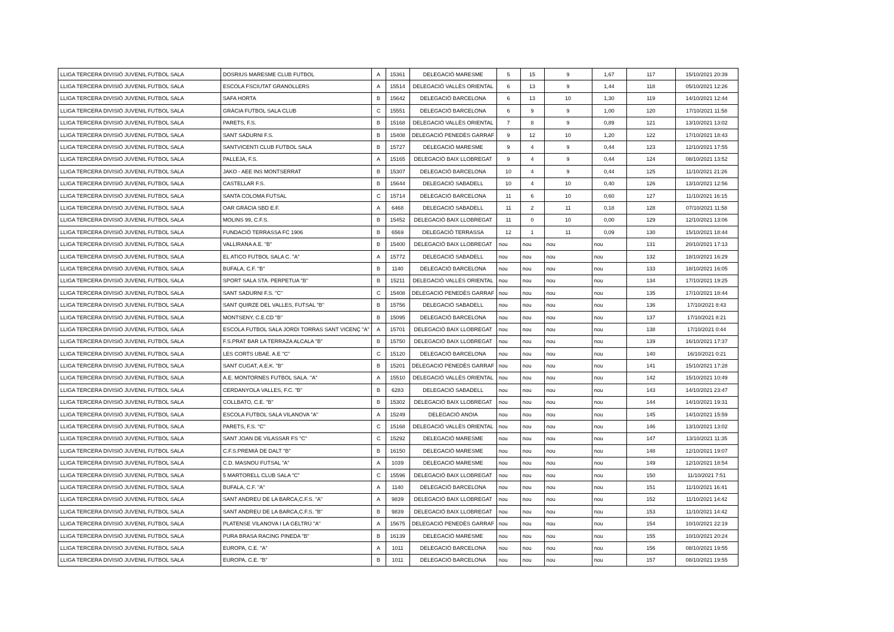| LLIGA TERCERA DIVISIÓ JUVENIL FUTBOL SALA | DOSRIUS MARESME CLUB FUTBOL | A | 15361 | DELEGACIÓ MARESME | 5 | 15 | 9 | 1,67 | 117 | 15/10/2021 20:39 |
| LLIGA TERCERA DIVISIÓ JUVENIL FUTBOL SALA | ESCOLA FSCIUTAT GRANOLLERS | A | 15514 | DELEGACIÓ VALLÈS ORIENTAL | 6 | 13 | 9 | 1,44 | 118 | 05/10/2021 12:26 |
| LLIGA TERCERA DIVISIÓ JUVENIL FUTBOL SALA | SAFA HORTA | B | 15642 | DELEGACIÓ BARCELONA | 6 | 13 | 10 | 1,30 | 119 | 14/10/2021 12:44 |
| LLIGA TERCERA DIVISIÓ JUVENIL FUTBOL SALA | GRÀCIA FUTBOL SALA CLUB | C | 15551 | DELEGACIÓ BARCELONA | 6 | 9 | 9 | 1,00 | 120 | 17/10/2021 11:58 |
| LLIGA TERCERA DIVISIÓ JUVENIL FUTBOL SALA | PARETS, F.S. | B | 15168 | DELEGACIÓ VALLÈS ORIENTAL | 7 | 8 | 9 | 0,89 | 121 | 13/10/2021 13:02 |
| LLIGA TERCERA DIVISIÓ JUVENIL FUTBOL SALA | SANT SADURNI F.S. | B | 15408 | DELEGACIÓ PENEDÈS GARRAF | 9 | 12 | 10 | 1,20 | 122 | 17/10/2021 18:43 |
| LLIGA TERCERA DIVISIÓ JUVENIL FUTBOL SALA | SANTVICENTI CLUB FUTBOL SALA | B | 15727 | DELEGACIÓ MARESME | 9 | 4 | 9 | 0,44 | 123 | 12/10/2021 17:55 |
| LLIGA TERCERA DIVISIÓ JUVENIL FUTBOL SALA | PALLEJA, F.S. | A | 15165 | DELEGACIÓ BAIX LLOBREGAT | 9 | 4 | 9 | 0,44 | 124 | 08/10/2021 13:52 |
| LLIGA TERCERA DIVISIÓ JUVENIL FUTBOL SALA | JAKO - AEE INS MONTSERRAT | B | 15307 | DELEGACIÓ BARCELONA | 10 | 4 | 9 | 0,44 | 125 | 11/10/2021 21:26 |
| LLIGA TERCERA DIVISIÓ JUVENIL FUTBOL SALA | CASTELLAR F.S. | B | 15644 | DELEGACIÓ SABADELL | 10 | 4 | 10 | 0,40 | 126 | 13/10/2021 12:56 |
| LLIGA TERCERA DIVISIÓ JUVENIL FUTBOL SALA | SANTA COLOMA FUTSAL | C | 15714 | DELEGACIÓ BARCELONA | 11 | 6 | 10 | 0,60 | 127 | 11/10/2021 16:15 |
| LLIGA TERCERA DIVISIÓ JUVENIL FUTBOL SALA | OAR GRÀCIA SBD E.F. | A | 6468 | DELEGACIÓ SABADELL | 11 | 2 | 11 | 0,18 | 128 | 07/10/2021 11:58 |
| LLIGA TERCERA DIVISIÓ JUVENIL FUTBOL SALA | MOLINS 99, C.F.S. | B | 15452 | DELEGACIÓ BAIX LLOBREGAT | 11 | 0 | 10 | 0,00 | 129 | 12/10/2021 13:06 |
| LLIGA TERCERA DIVISIÓ JUVENIL FUTBOL SALA | FUNDACIÓ TERRASSA FC 1906 | B | 6569 | DELEGACIÓ TERRASSA | 12 | 1 | 11 | 0,09 | 130 | 15/10/2021 18:44 |
| LLIGA TERCERA DIVISIÓ JUVENIL FUTBOL SALA | VALLIRANA A.E. "B" | B | 15400 | DELEGACIÓ BAIX LLOBREGAT | nou | nou | nou | nou | 131 | 20/10/2021 17:13 |
| LLIGA TERCERA DIVISIÓ JUVENIL FUTBOL SALA | EL ATICO FUTBOL SALA C. "A" | A | 15772 | DELEGACIÓ SABADELL | nou | nou | nou | nou | 132 | 18/10/2021 16:29 |
| LLIGA TERCERA DIVISIÓ JUVENIL FUTBOL SALA | BUFALA, C.F. "B" | B | 1140 | DELEGACIÓ BARCELONA | nou | nou | nou | nou | 133 | 18/10/2021 16:05 |
| LLIGA TERCERA DIVISIÓ JUVENIL FUTBOL SALA | SPORT SALA STA. PERPETUA "B" | B | 15211 | DELEGACIÓ VALLÈS ORIENTAL | nou | nou | nou | nou | 134 | 17/10/2021 19:25 |
| LLIGA TERCERA DIVISIÓ JUVENIL FUTBOL SALA | SANT SADURNI F.S. "C" | C | 15408 | DELEGACIÓ PENEDÈS GARRAF | nou | nou | nou | nou | 135 | 17/10/2021 18:44 |
| LLIGA TERCERA DIVISIÓ JUVENIL FUTBOL SALA | SANT QUIRZE DEL VALLES, FUTSAL "B" | B | 15756 | DELEGACIÓ SABADELL | nou | nou | nou | nou | 136 | 17/10/2021 8:43 |
| LLIGA TERCERA DIVISIÓ JUVENIL FUTBOL SALA | MONTSENY, C.E.CD "B" | B | 15095 | DELEGACIÓ BARCELONA | nou | nou | nou | nou | 137 | 17/10/2021 8:21 |
| LLIGA TERCERA DIVISIÓ JUVENIL FUTBOL SALA | ESCOLA FUTBOL SALA JORDI TORRAS SANT VICENÇ "A" | A | 15701 | DELEGACIÓ BAIX LLOBREGAT | nou | nou | nou | nou | 138 | 17/10/2021 0:44 |
| LLIGA TERCERA DIVISIÓ JUVENIL FUTBOL SALA | F.S.PRAT BAR LA TERRAZA ALCALA "B" | B | 15750 | DELEGACIÓ BAIX LLOBREGAT | nou | nou | nou | nou | 139 | 16/10/2021 17:37 |
| LLIGA TERCERA DIVISIÓ JUVENIL FUTBOL SALA | LES CORTS UBAE. A.E "C" | C | 15120 | DELEGACIÓ BARCELONA | nou | nou | nou | nou | 140 | 16/10/2021 0:21 |
| LLIGA TERCERA DIVISIÓ JUVENIL FUTBOL SALA | SANT CUGAT, A.E.K. "B" | B | 15201 | DELEGACIÓ PENEDÈS GARRAF | nou | nou | nou | nou | 141 | 15/10/2021 17:28 |
| LLIGA TERCERA DIVISIÓ JUVENIL FUTBOL SALA | A.E. MONTORNES FUTBOL SALA. "A" | A | 15510 | DELEGACIÓ VALLÈS ORIENTAL | nou | nou | nou | nou | 142 | 15/10/2021 10:49 |
| LLIGA TERCERA DIVISIÓ JUVENIL FUTBOL SALA | CERDANYOLA VALLES, F.C. "B" | B | 6283 | DELEGACIÓ SABADELL | nou | nou | nou | nou | 143 | 14/10/2021 23:47 |
| LLIGA TERCERA DIVISIÓ JUVENIL FUTBOL SALA | COLLBATO, C.E. "B" | B | 15302 | DELEGACIÓ BAIX LLOBREGAT | nou | nou | nou | nou | 144 | 14/10/2021 19:31 |
| LLIGA TERCERA DIVISIÓ JUVENIL FUTBOL SALA | ESCOLA FUTBOL SALA VILANOVA "A" | A | 15249 | DELEGACIÓ ANOIA | nou | nou | nou | nou | 145 | 14/10/2021 15:59 |
| LLIGA TERCERA DIVISIÓ JUVENIL FUTBOL SALA | PARETS, F.S. "C" | C | 15168 | DELEGACIÓ VALLÈS ORIENTAL | nou | nou | nou | nou | 146 | 13/10/2021 13:02 |
| LLIGA TERCERA DIVISIÓ JUVENIL FUTBOL SALA | SANT JOAN DE VILASSAR FS "C" | C | 15292 | DELEGACIÓ MARESME | nou | nou | nou | nou | 147 | 13/10/2021 11:35 |
| LLIGA TERCERA DIVISIÓ JUVENIL FUTBOL SALA | C.F.S.PREMIÀ DE DALT "B" | B | 16150 | DELEGACIÓ MARESME | nou | nou | nou | nou | 148 | 12/10/2021 19:07 |
| LLIGA TERCERA DIVISIÓ JUVENIL FUTBOL SALA | C.D. MASNOU FUTSAL "A" | A | 1039 | DELEGACIÓ MARESME | nou | nou | nou | nou | 149 | 12/10/2021 18:54 |
| LLIGA TERCERA DIVISIÓ JUVENIL FUTBOL SALA | 5 MARTORELL CLUB SALA "C" | C | 15596 | DELEGACIÓ BAIX LLOBREGAT | nou | nou | nou | nou | 150 | 11/10/2021 7:51 |
| LLIGA TERCERA DIVISIÓ JUVENIL FUTBOL SALA | BUFALA, C.F. "A" | A | 1140 | DELEGACIÓ BARCELONA | nou | nou | nou | nou | 151 | 11/10/2021 16:41 |
| LLIGA TERCERA DIVISIÓ JUVENIL FUTBOL SALA | SANT ANDREU DE LA BARCA,C.F.S. "A" | A | 9839 | DELEGACIÓ BAIX LLOBREGAT | nou | nou | nou | nou | 152 | 11/10/2021 14:42 |
| LLIGA TERCERA DIVISIÓ JUVENIL FUTBOL SALA | SANT ANDREU DE LA BARCA,C.F.S. "B" | B | 9839 | DELEGACIÓ BAIX LLOBREGAT | nou | nou | nou | nou | 153 | 11/10/2021 14:42 |
| LLIGA TERCERA DIVISIÓ JUVENIL FUTBOL SALA | PLATENSE VILANOVA I LA GELTRÚ "A" | A | 15675 | DELEGACIÓ PENEDÈS GARRAF | nou | nou | nou | nou | 154 | 10/10/2021 22:19 |
| LLIGA TERCERA DIVISIÓ JUVENIL FUTBOL SALA | PURA BRASA RACING PINEDA "B" | B | 16139 | DELEGACIÓ MARESME | nou | nou | nou | nou | 155 | 10/10/2021 20:24 |
| LLIGA TERCERA DIVISIÓ JUVENIL FUTBOL SALA | EUROPA, C.E. "A" | A | 1011 | DELEGACIÓ BARCELONA | nou | nou | nou | nou | 156 | 08/10/2021 19:55 |
| LLIGA TERCERA DIVISIÓ JUVENIL FUTBOL SALA | EUROPA, C.E. "B" | B | 1011 | DELEGACIÓ BARCELONA | nou | nou | nou | nou | 157 | 08/10/2021 19:55 |